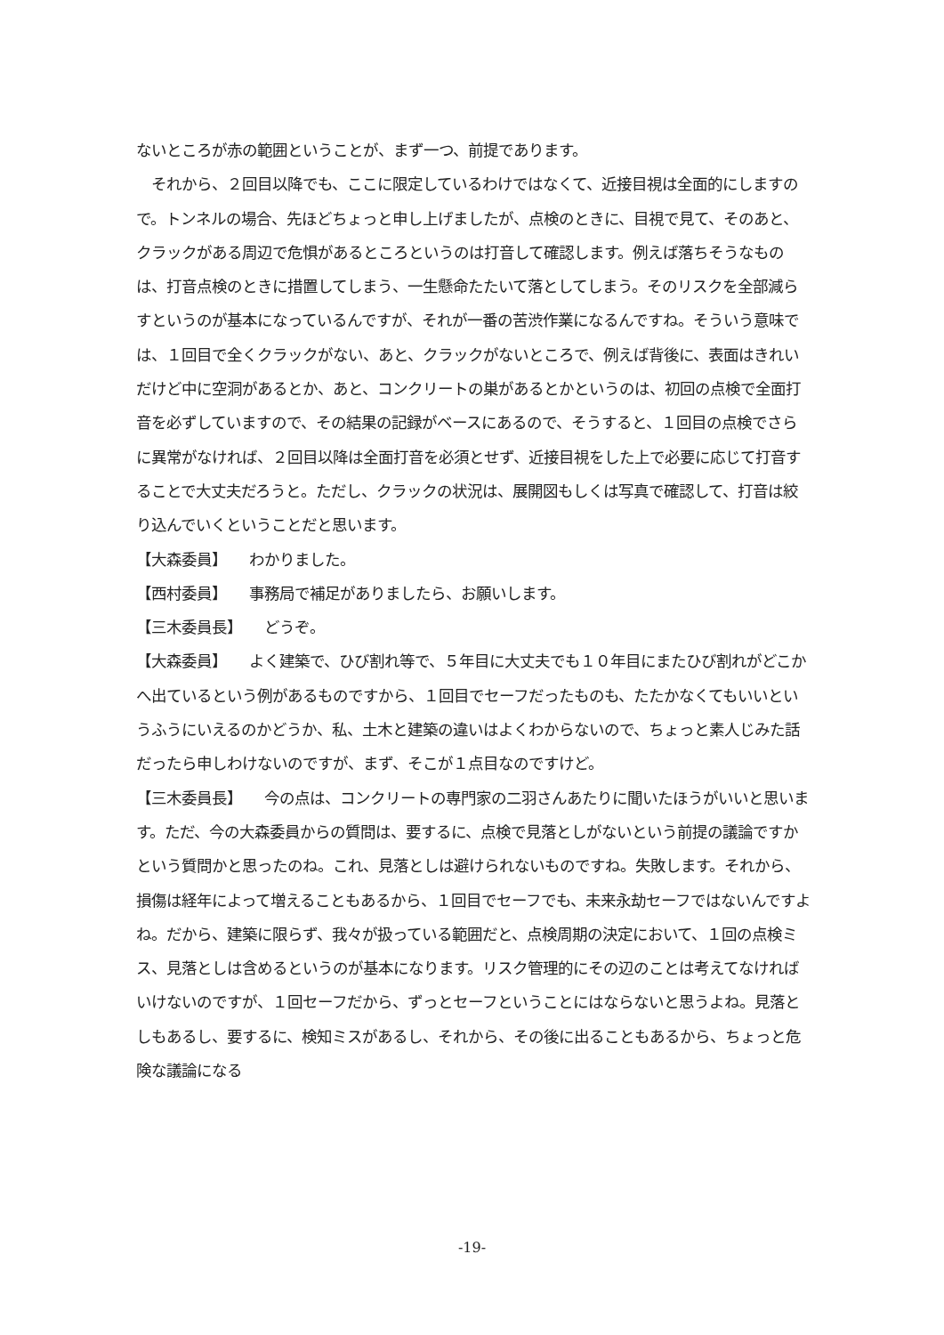ないところが赤の範囲ということが、まず一つ、前提であります。
　それから、２回目以降でも、ここに限定しているわけではなくて、近接目視は全面的にしますので。トンネルの場合、先ほどちょっと申し上げましたが、点検のときに、目視で見て、そのあと、クラックがある周辺で危惧があるところというのは打音して確認します。例えば落ちそうなものは、打音点検のときに措置してしまう、一生懸命たたいて落としてしまう。そのリスクを全部減らすというのが基本になっているんですが、それが一番の苦渋作業になるんですね。そういう意味では、１回目で全くクラックがない、あと、クラックがないところで、例えば背後に、表面はきれいだけど中に空洞があるとか、あと、コンクリートの巣があるとかというのは、初回の点検で全面打音を必ずしていますので、その結果の記録がベースにあるので、そうすると、１回目の点検でさらに異常がなければ、２回目以降は全面打音を必須とせず、近接目視をした上で必要に応じて打音することで大丈夫だろうと。ただし、クラックの状況は、展開図もしくは写真で確認して、打音は絞り込んでいくということだと思います。
【大森委員】　　わかりました。
【西村委員】　　事務局で補足がありましたら、お願いします。
【三木委員長】　　どうぞ。
【大森委員】　　よく建築で、ひび割れ等で、５年目に大丈夫でも１０年目にまたひび割れがどこかへ出ているという例があるものですから、１回目でセーフだったものも、たたかなくてもいいというふうにいえるのかどうか、私、土木と建築の違いはよくわからないので、ちょっと素人じみた話だったら申しわけないのですが、まず、そこが１点目なのですけど。
【三木委員長】　　今の点は、コンクリートの専門家の二羽さんあたりに聞いたほうがいいと思います。ただ、今の大森委員からの質問は、要するに、点検で見落としがないという前提の議論ですかという質問かと思ったのね。これ、見落としは避けられないものですね。失敗します。それから、損傷は経年によって増えることもあるから、１回目でセーフでも、未来永劫セーフではないんですよね。だから、建築に限らず、我々が扱っている範囲だと、点検周期の決定において、１回の点検ミス、見落としは含めるというのが基本になります。リスク管理的にその辺のことは考えてなければいけないのですが、１回セーフだから、ずっとセーフということにはならないと思うよね。見落としもあるし、要するに、検知ミスがあるし、それから、その後に出ることもあるから、ちょっと危険な議論になる
-19-